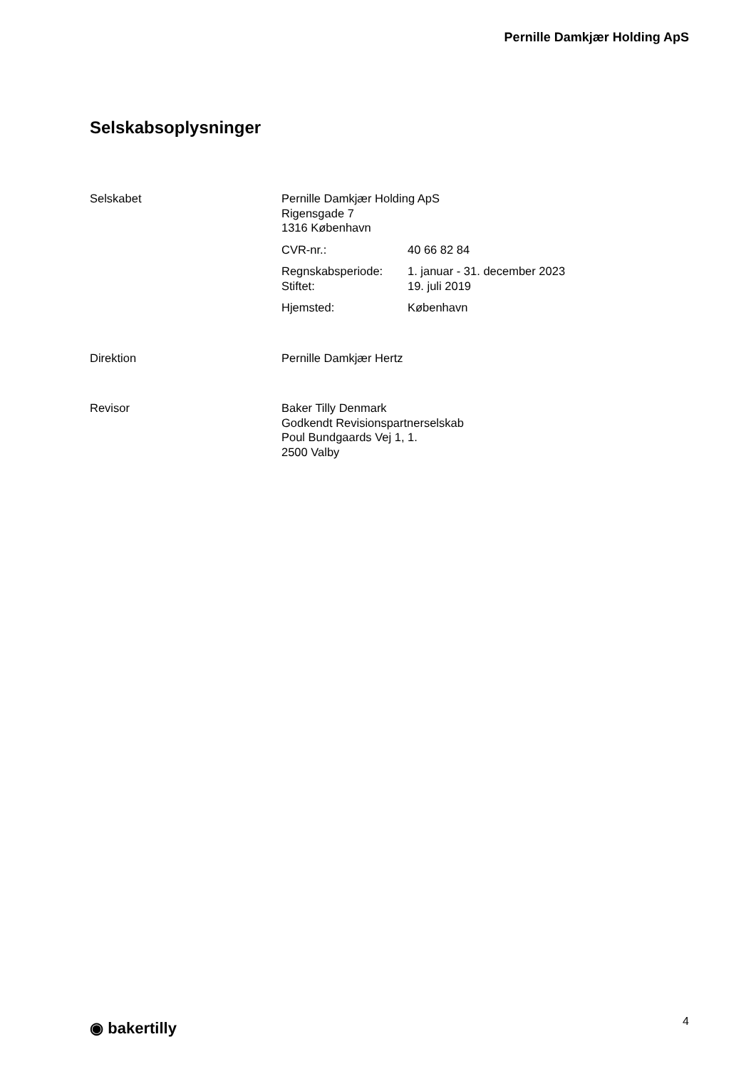Pernille Damkjær Holding ApS
Selskabsoplysninger
Selskabet Pernille Damkjær Holding ApS
Rigensgade 7
1316 København
| CVR-nr.: | 40 66 82 84 |
| Regnskabsperiode: | 1. januar - 31. december 2023 |
| Stiftet: | 19. juli 2019 |
| Hjemsted: | København |
Direktion Pernille Damkjær Hertz
Revisor Baker Tilly Denmark
Godkendt Revisionspartnerselskab
Poul Bundgaards Vej 1, 1.
2500 Valby
◉ bakertilly
4